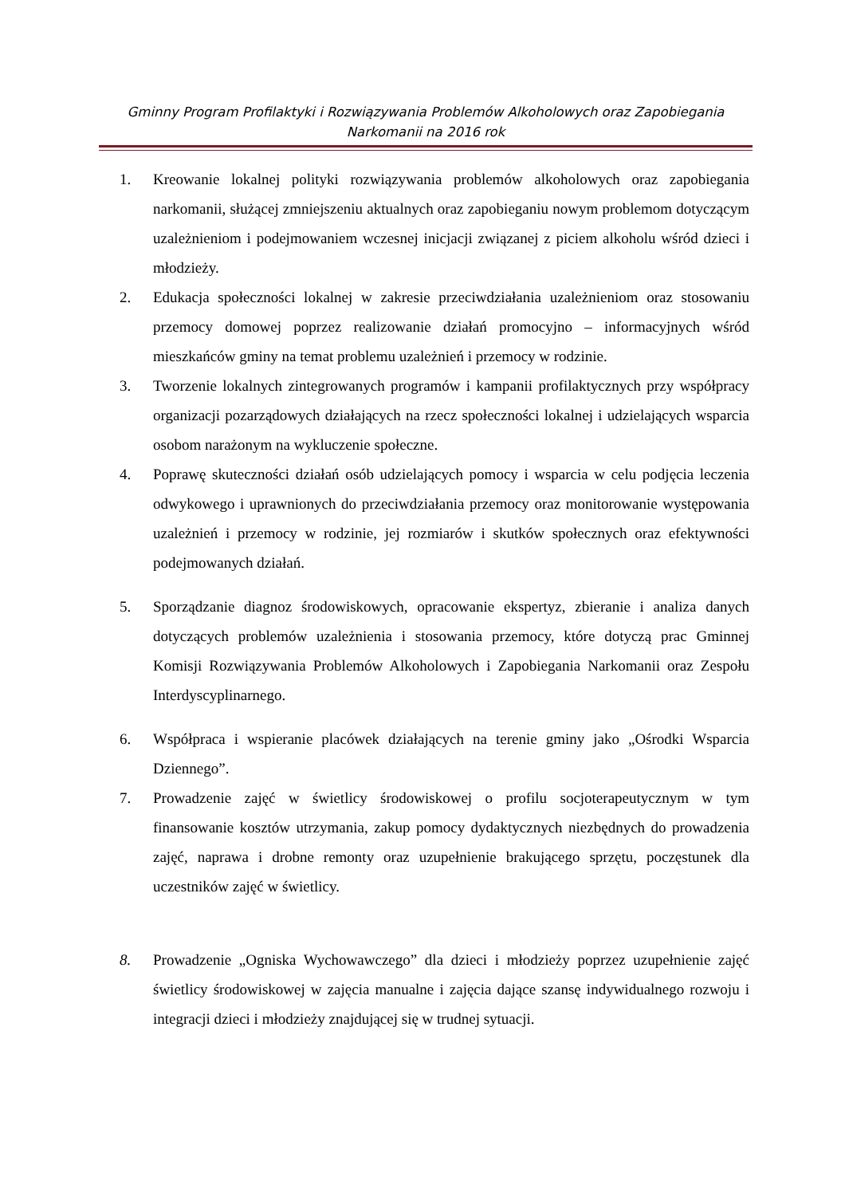Gminny Program Profilaktyki i Rozwiązywania Problemów Alkoholowych oraz Zapobiegania
Narkomanii na 2016 rok
1. Kreowanie lokalnej polityki rozwiązywania problemów alkoholowych oraz zapobiegania narkomanii, służącej zmniejszeniu aktualnych oraz zapobieganiu nowym problemom dotyczącym uzależnieniom i podejmowaniem wczesnej inicjacji związanej z piciem alkoholu wśród dzieci i młodzieży.
2. Edukacja społeczności lokalnej w zakresie przeciwdziałania uzależnieniom oraz stosowaniu przemocy domowej poprzez realizowanie działań promocyjno – informacyjnych wśród mieszkańców gminy na temat problemu uzależnień i przemocy w rodzinie.
3. Tworzenie lokalnych zintegrowanych programów i kampanii profilaktycznych przy współpracy organizacji pozarządowych działających na rzecz społeczności lokalnej i udzielających wsparcia osobom narażonym na wykluczenie społeczne.
4. Poprawę skuteczności działań osób udzielających pomocy i wsparcia w celu podjęcia leczenia odwykowego i uprawnionych do przeciwdziałania przemocy oraz monitorowanie występowania uzależnień i przemocy w rodzinie, jej rozmiarów i skutków społecznych oraz efektywności podejmowanych działań.
5. Sporządzanie diagnoz środowiskowych, opracowanie ekspertyz, zbieranie i analiza danych dotyczących problemów uzależnienia i stosowania przemocy, które dotyczą prac Gminnej Komisji Rozwiązywania Problemów Alkoholowych i Zapobiegania Narkomanii oraz Zespołu Interdyscyplinarnego.
6. Współpraca i wspieranie placówek działających na terenie gminy jako „Ośrodki Wsparcia Dziennego”.
7. Prowadzenie zajęć w świetlicy środowiskowej o profilu socjoterapeutycznym w tym finansowanie kosztów utrzymania, zakup pomocy dydaktycznych niezbędnych do prowadzenia zajęć, naprawa i drobne remonty oraz uzupełnienie brakującego sprzętu, poczęstunek dla uczestników zajęć w świetlicy.
8. Prowadzenie „Ogniska Wychowawczego” dla dzieci i młodzieży poprzez uzupełnienie zajęć świetlicy środowiskowej w zajęcia manualne i zajęcia dające szansę indywidualnego rozwoju i integracji dzieci i młodzieży znajdującej się w trudnej sytuacji.